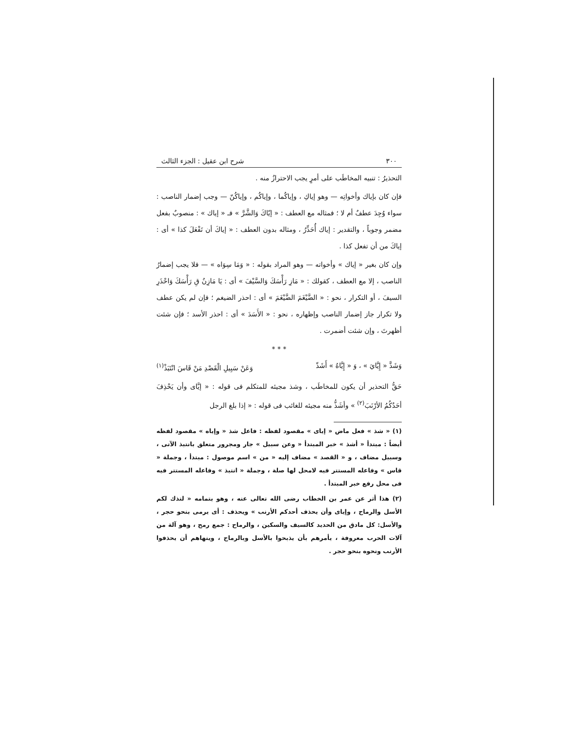٣٠٠ شرح ابن عقيل : الجزء الثالث
التحذيرُ : تنبيه المخاطَب على أمرٍ يجب الاحترازُ منه .
فإن كان بإياك وأخواتِه — وهو إياكِ ، وإياكُما ، وإياكُم ، وإياكُنّ — وجب إضمار الناصب : سواء وُجِدَ عطفٌ أم لا ؛ فمثاله مع العطف : « إيّاكَ وَالشَّرَّ » فـ « إياك » : منصوبٌ بفعل مضمر وجوباً ، والتقدير : إياك أُحَذِّرُ ، ومثاله بدون العطف : « إياكَ أن تَفْعَلَ كذا » أى : إياكَ من أن تفعل كذا .
وإن كان بغير « إياك » وأخواته — وهو المراد بقوله : « وَمَا سِوَاه » — فلا يجب إضمارُ الناصب ، إلا مع العطف ، كقولك : « مَازِ رَأْسَكَ وَالسَّيْفَ » أى : يَا مَازِنُ قِ رَأْسَكَ وَاحْذَرِ السيفَ ، أو التكرار ، نحو : « الضَّيْغَمَ الضَّيْغَمَ » أى : احذر الضيغم ؛ فإن لم يكن عطف ولا تكرار جاز إضمار الناصب وإظهاره ، نحو : « الأَسَدَ » أى : احذر الأسد ؛ فإن شئت أظهرتَ ، وإن شئت أضمرت .
* * *
وَشَذَّ « إِيَّايَ » ، وَ « إِيَّاهُ » أَشَذّ وَعَنْ سَبِيلِ الْقَصْدِ مَنْ قَاسَ انْتَبَذْ<sup>(١)</sup>
حَقُّ التحذير أن يكون للمخاطَب ، وشذ مجيئه للمتكلم فى قوله : « إيَّاى وأن يَحْذِفَ أحَدُكُمُ الأرْنَبَ<sup>(٢)</sup> » وأشَذُّ منه مجيئه للغائب فى قوله : « إذا بلغ الرجل
(١) « شذ » فعل ماض « إياى » مقصود لفظه : فاعل شذ « وإياه » مقصود لفظه أيضاً : مبتدأ « أشذ » خبر المبتدأ « وعن سبيل » جار ومجرور متعلق بانتبذ الآتى ، وسبيل مضاف ، و « القصد » مضاف إليه « من » اسم موصول : مبتدأ ، وجملة « قاس » وفاعله المستتر فيه لامحل لها صلة ، وجملة « انتبذ » وفاعله المستتر فيه فى محل رفع خبر المبتدأ .
(٢) هذا أثر عن عمر بن الخطاب رضى الله تعالى عنه ، وهو بتمامه « لتذك لكم الأسل والرماح ، وإياى وأن يحذف أحدكم الأرنب » ويحذف : أى يرمى بنحو حجر ، والأسل: كل مادق من الحديد كالسيف والسكين ، والرماح : جمع رمح ، وهو آلة من آلات الحرب معروفة ، يأمرهم بأن يذبحوا بالأسل وبالرماح ، وينهاهم أن يحذفوا الأرنب ونحوه بنحو حجر .